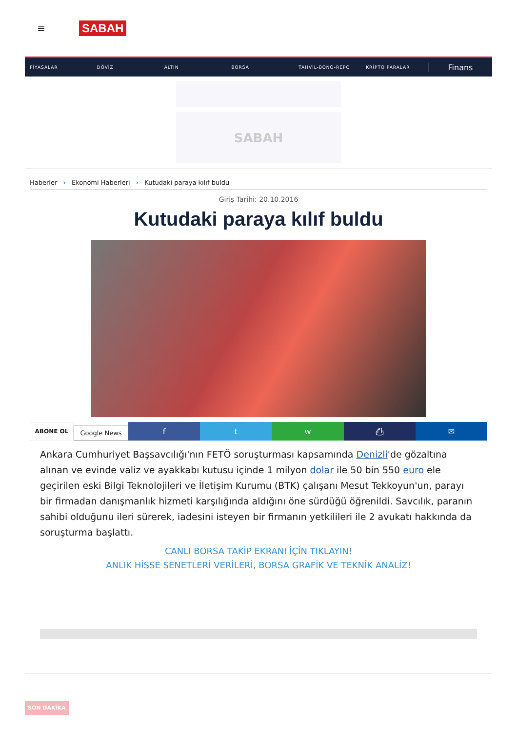≡
SABAH
PİYASALAR DÖVİZ ALTIN BORSA TAHVİL-BONO-REPO KRİPTO PARALAR Finans
SABAH
Haberler › Ekonomi Haberleri › Kutudaki paraya kılıf buldu
Giriş Tarihi: 20.10.2016
Kutudaki paraya kılıf buldu
ABONE OL
Google News
f t w ⎙ ✉
Ankara Cumhuriyet Başsavcılığı'nın FETÖ soruşturması kapsamında Denizli'de gözaltına alınan ve evinde valiz ve ayakkabı kutusu içinde 1 milyon dolar ile 50 bin 550 euro ele geçirilen eski Bilgi Teknolojileri ve İletişim Kurumu (BTK) çalışanı Mesut Tekkoyun'un, parayı bir firmadan danışmanlık hizmeti karşılığında aldığını öne sürdüğü öğrenildi. Savcılık, paranın sahibi olduğunu ileri sürerek, iadesini isteyen bir firmanın yetkilileri ile 2 avukatı hakkında da soruşturma başlattı.
CANLI BORSA TAKİP EKRANI İÇİN TIKLAYIN!
ANLIK HİSSE SENETLERİ VERİLERİ, BORSA GRAFİK VE TEKNİK ANALİZ!
SON DAKİKA